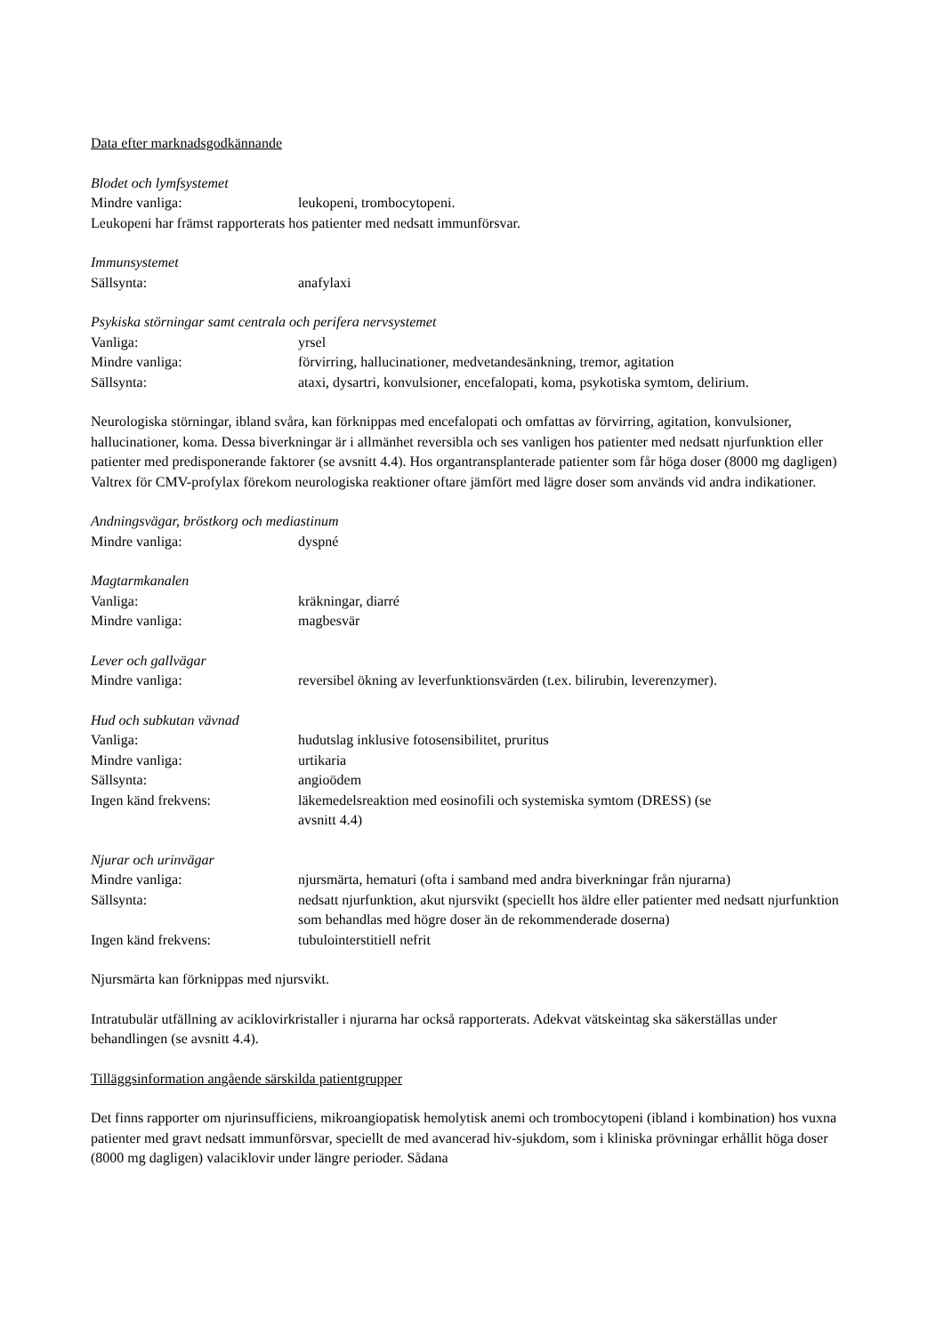Data efter marknadsgodkännande
Blodet och lymfsystemet
| Mindre vanliga: | leukopeni, trombocytopeni. |
Leukopeni har främst rapporterats hos patienter med nedsatt immunförsvar.
Immunsystemet
| Sällsynta: | anafylaxi |
Psykiska störningar samt centrala och perifera nervsystemet
| Vanliga: | yrsel |
| Mindre vanliga: | förvirring, hallucinationer, medvetandesänkning, tremor, agitation |
| Sällsynta: | ataxi, dysartri, konvulsioner, encefalopati, koma, psykotiska symtom, delirium. |
Neurologiska störningar, ibland svåra, kan förknippas med encefalopati och omfattas av förvirring, agitation, konvulsioner, hallucinationer, koma. Dessa biverkningar är i allmänhet reversibla och ses vanligen hos patienter med nedsatt njurfunktion eller patienter med predisponerande faktorer (se avsnitt 4.4). Hos organtransplanterade patienter som får höga doser (8000 mg dagligen) Valtrex för CMV-profylax förekom neurologiska reaktioner oftare jämfört med lägre doser som används vid andra indikationer.
Andningsvägar, bröstkorg och mediastinum
| Mindre vanliga: | dyspné |
Magtarmkanalen
| Vanliga: | kräkningar, diarré |
| Mindre vanliga: | magbesvär |
Lever och gallvägar
| Mindre vanliga: | reversibel ökning av leverfunktionsvärden (t.ex. bilirubin, leverenzymer). |
Hud och subkutan vävnad
| Vanliga: | hudutslag inklusive fotosensibilitet, pruritus |
| Mindre vanliga: | urtikaria |
| Sällsynta: | angioödem |
| Ingen känd frekvens: | läkemedelsreaktion med eosinofili och systemiska symtom (DRESS) (se avsnitt 4.4) |
Njurar och urinvägar
| Mindre vanliga: | njursmärta, hematuri (ofta i samband med andra biverkningar från njurarna) |
| Sällsynta: | nedsatt njurfunktion, akut njursvikt (speciellt hos äldre eller patienter med nedsatt njurfunktion som behandlas med högre doser än de rekommenderade doserna) |
| Ingen känd frekvens: | tubulointerstitiell nefrit |
Njursmärta kan förknippas med njursvikt.
Intratubulär utfällning av aciklovirkristaller i njurarna har också rapporterats. Adekvat vätskeintag ska säkerställas under behandlingen (se avsnitt 4.4).
Tilläggsinformation angående särskilda patientgrupper
Det finns rapporter om njurinsufficiens, mikroangiopatisk hemolytisk anemi och trombocytopeni (ibland i kombination) hos vuxna patienter med gravt nedsatt immunförsvar, speciellt de med avancerad hiv-sjukdom, som i kliniska prövningar erhållit höga doser (8000 mg dagligen) valaciklovir under längre perioder. Sådana